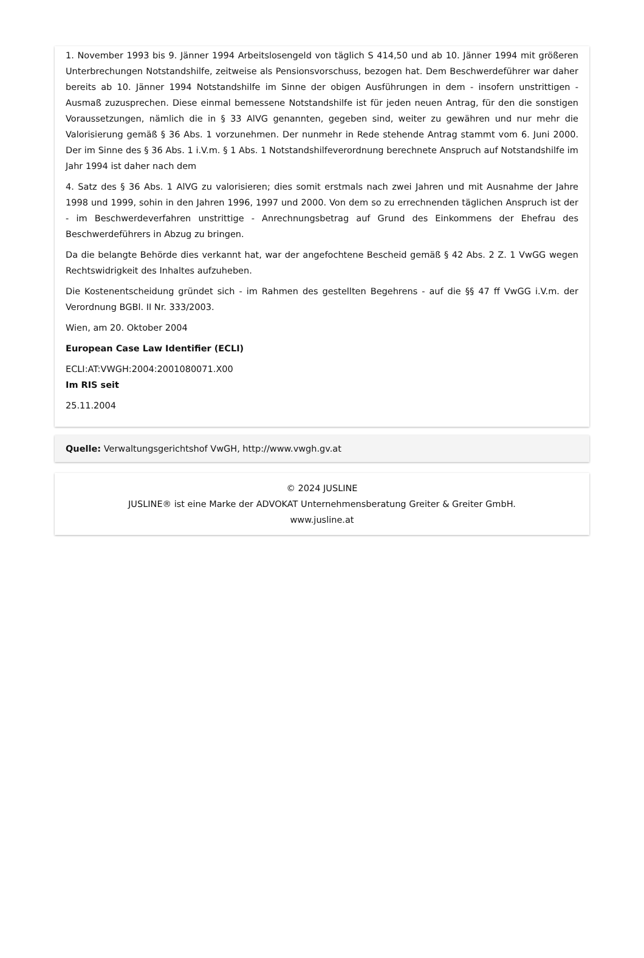1. November 1993 bis 9. Jänner 1994 Arbeitslosengeld von täglich S 414,50 und ab 10. Jänner 1994 mit größeren Unterbrechungen Notstandshilfe, zeitweise als Pensionsvorschuss, bezogen hat. Dem Beschwerdeführer war daher bereits ab 10. Jänner 1994 Notstandshilfe im Sinne der obigen Ausführungen in dem - insofern unstrittigen - Ausmaß zuzusprechen. Diese einmal bemessene Notstandshilfe ist für jeden neuen Antrag, für den die sonstigen Voraussetzungen, nämlich die in § 33 AlVG genannten, gegeben sind, weiter zu gewähren und nur mehr die Valorisierung gemäß § 36 Abs. 1 vorzunehmen. Der nunmehr in Rede stehende Antrag stammt vom 6. Juni 2000. Der im Sinne des § 36 Abs. 1 i.V.m. § 1 Abs. 1 Notstandshilfeverordnung berechnete Anspruch auf Notstandshilfe im Jahr 1994 ist daher nach dem
4. Satz des § 36 Abs. 1 AlVG zu valorisieren; dies somit erstmals nach zwei Jahren und mit Ausnahme der Jahre 1998 und 1999, sohin in den Jahren 1996, 1997 und 2000. Von dem so zu errechnenden täglichen Anspruch ist der - im Beschwerdeverfahren unstrittige - Anrechnungsbetrag auf Grund des Einkommens der Ehefrau des Beschwerdeführers in Abzug zu bringen.
Da die belangte Behörde dies verkannt hat, war der angefochtene Bescheid gemäß § 42 Abs. 2 Z. 1 VwGG wegen Rechtswidrigkeit des Inhaltes aufzuheben.
Die Kostenentscheidung gründet sich - im Rahmen des gestellten Begehrens - auf die §§ 47 ff VwGG i.V.m. der Verordnung BGBl. II Nr. 333/2003.
Wien, am 20. Oktober 2004
European Case Law Identifier (ECLI)
ECLI:AT:VWGH:2004:2001080071.X00
Im RIS seit
25.11.2004
Quelle: Verwaltungsgerichtshof VwGH, http://www.vwgh.gv.at
© 2024 JUSLINE
JUSLINE® ist eine Marke der ADVOKAT Unternehmensberatung Greiter & Greiter GmbH.
www.jusline.at